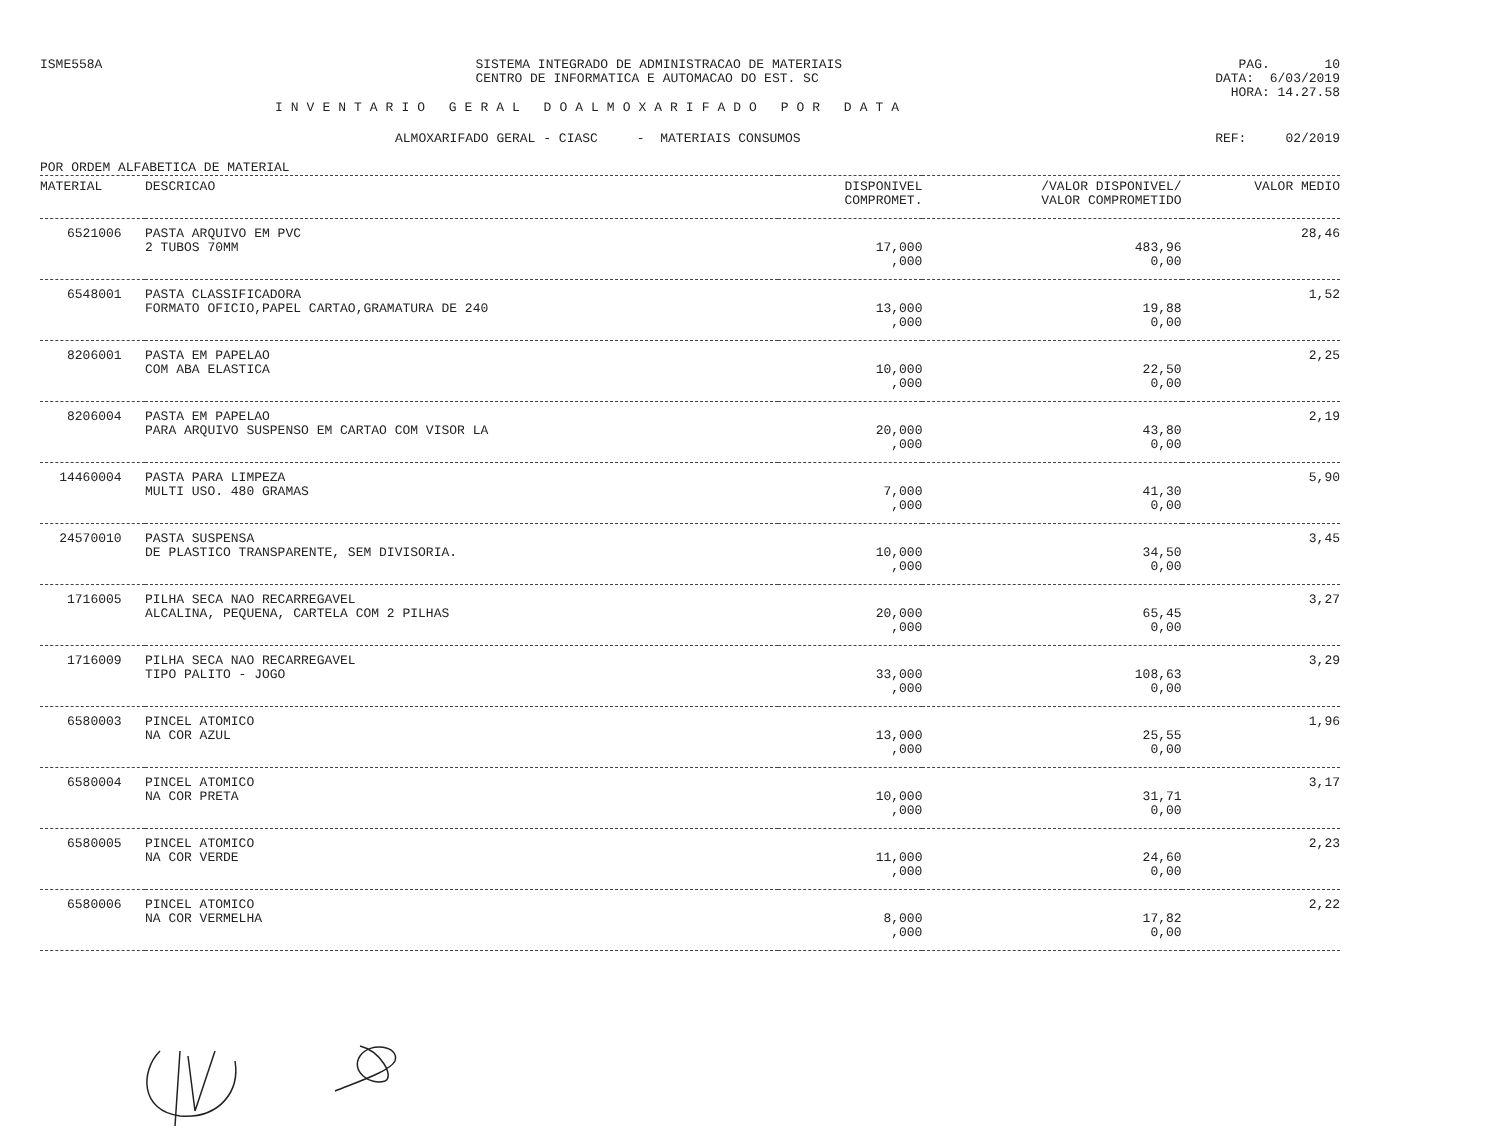ISME558A SISTEMA INTEGRADO DE ADMINISTRACAO DE MATERIAIS
CENTRO DE INFORMATICA E AUTOMACAO DO EST. SC
PAG. 10 DATA: 6/03/2019 HORA: 14.27.58
INVENTARIO GERAL DOALMOXARIFADO POR DATA
ALMOXARIFADO GERAL - CIASC - MATERIAIS CONSUMOS REF: 02/2019
POR ORDEM ALFABETICA DE MATERIAL
| MATERIAL | DESCRICAO | DISPONIVEL COMPROMET. | /VALOR DISPONIVEL/ VALOR COMPROMETIDO | VALOR MEDIO |
| --- | --- | --- | --- | --- |
| 6521006 | PASTA ARQUIVO EM PVC 2 TUBOS 70MM | 17,000 ,000 | 483,96 0,00 | 28,46 |
| 6548001 | PASTA CLASSIFICADORA FORMATO OFICIO,PAPEL CARTAO,GRAMATURA DE 240 | 13,000 ,000 | 19,88 0,00 | 1,52 |
| 8206001 | PASTA EM PAPELAO COM ABA ELASTICA | 10,000 ,000 | 22,50 0,00 | 2,25 |
| 8206004 | PASTA EM PAPELAO PARA ARQUIVO SUSPENSO EM CARTAO COM VISOR LA | 20,000 ,000 | 43,80 0,00 | 2,19 |
| 14460004 | PASTA PARA LIMPEZA MULTI USO. 480 GRAMAS | 7,000 ,000 | 41,30 0,00 | 5,90 |
| 24570010 | PASTA SUSPENSA DE PLASTICO TRANSPARENTE, SEM DIVISORIA. | 10,000 ,000 | 34,50 0,00 | 3,45 |
| 1716005 | PILHA SECA NAO RECARREGAVEL ALCALINA, PEQUENA, CARTELA COM 2 PILHAS | 20,000 ,000 | 65,45 0,00 | 3,27 |
| 1716009 | PILHA SECA NAO RECARREGAVEL TIPO PALITO - JOGO | 33,000 ,000 | 108,63 0,00 | 3,29 |
| 6580003 | PINCEL ATOMICO NA COR AZUL | 13,000 ,000 | 25,55 0,00 | 1,96 |
| 6580004 | PINCEL ATOMICO NA COR PRETA | 10,000 ,000 | 31,71 0,00 | 3,17 |
| 6580005 | PINCEL ATOMICO NA COR VERDE | 11,000 ,000 | 24,60 0,00 | 2,23 |
| 6580006 | PINCEL ATOMICO NA COR VERMELHA | 8,000 ,000 | 17,82 0,00 | 2,22 |